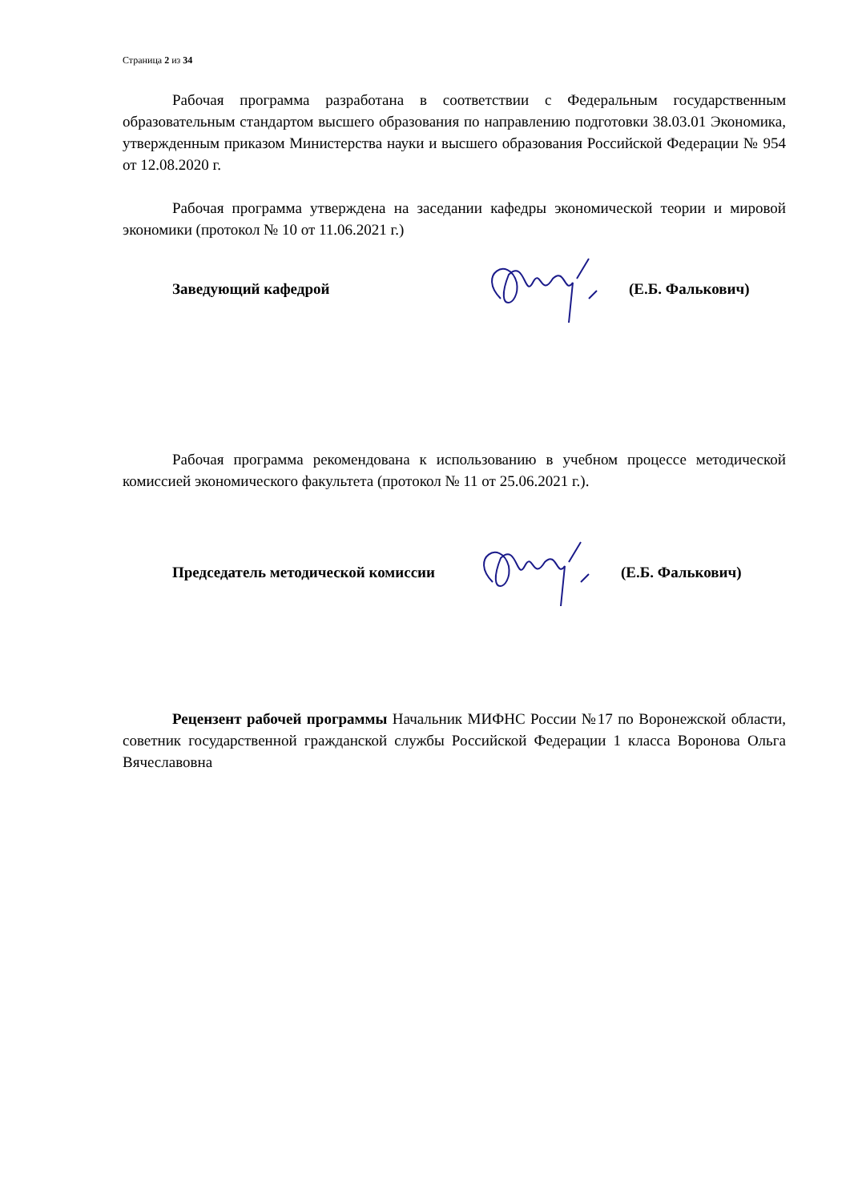Страница 2 из 34
Рабочая программа разработана в соответствии с Федеральным государственным образовательным стандартом высшего образования по направлению подготовки 38.03.01 Экономика, утвержденным приказом Министерства науки и высшего образования Российской Федерации № 954 от 12.08.2020 г.
Рабочая программа утверждена на заседании кафедры экономической теории и мировой экономики (протокол № 10 от 11.06.2021 г.)
Заведующий кафедрой (Е.Б. Фалькович)
Рабочая программа рекомендована к использованию в учебном процессе методической комиссией экономического факультета (протокол № 11 от 25.06.2021 г.).
Председатель методической комиссии (Е.Б. Фалькович)
Рецензент рабочей программы Начальник МИФНС России №17 по Воронежской области, советник государственной гражданской службы Российской Федерации 1 класса Воронова Ольга Вячеславовна